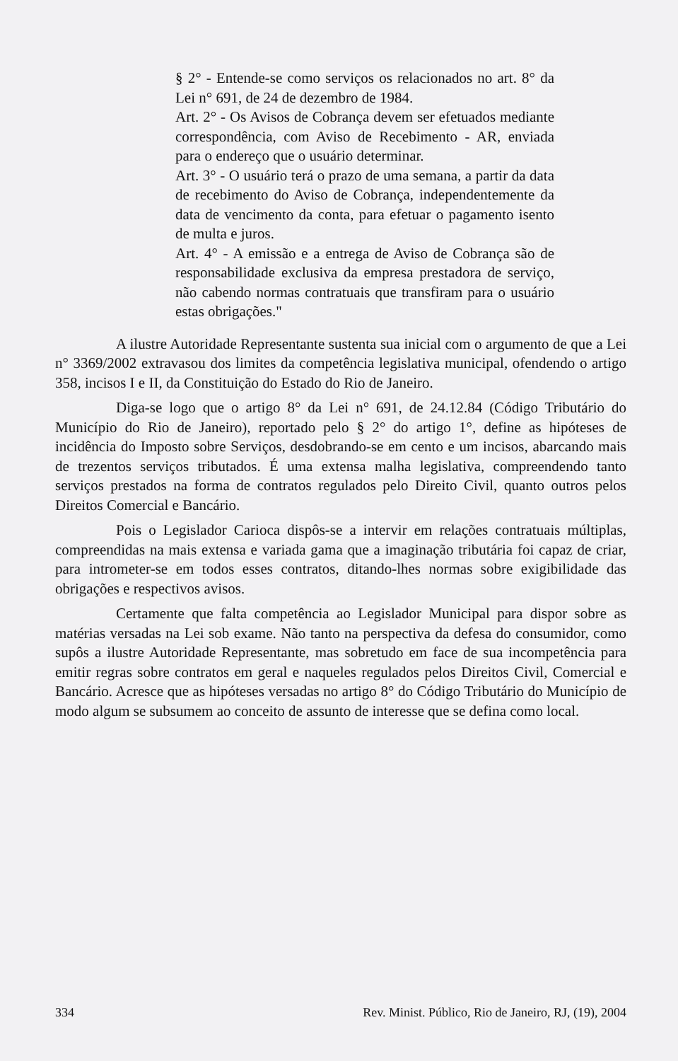§ 2° - Entende-se como serviços os relacionados no art. 8° da Lei n° 691, de 24 de dezembro de 1984.
Art. 2° - Os Avisos de Cobrança devem ser efetuados mediante correspondência, com Aviso de Recebimento - AR, enviada para o endereço que o usuário determinar.
Art. 3° - O usuário terá o prazo de uma semana, a partir da data de recebimento do Aviso de Cobrança, independentemente da data de vencimento da conta, para efetuar o pagamento isento de multa e juros.
Art. 4° - A emissão e a entrega de Aviso de Cobrança são de responsabilidade exclusiva da empresa prestadora de serviço, não cabendo normas contratuais que transfiram para o usuário estas obrigações."
A ilustre Autoridade Representante sustenta sua inicial com o argumento de que a Lei n° 3369/2002 extravasou dos limites da competência legislativa municipal, ofendendo o artigo 358, incisos I e II, da Constituição do Estado do Rio de Janeiro.
Diga-se logo que o artigo 8° da Lei n° 691, de 24.12.84 (Código Tributário do Município do Rio de Janeiro), reportado pelo § 2° do artigo 1°, define as hipóteses de incidência do Imposto sobre Serviços, desdobrando-se em cento e um incisos, abarcando mais de trezentos serviços tributados. É uma extensa malha legislativa, compreendendo tanto serviços prestados na forma de contratos regulados pelo Direito Civil, quanto outros pelos Direitos Comercial e Bancário.
Pois o Legislador Carioca dispôs-se a intervir em relações contratuais múltiplas, compreendidas na mais extensa e variada gama que a imaginação tributária foi capaz de criar, para intrometer-se em todos esses contratos, ditando-lhes normas sobre exigibilidade das obrigações e respectivos avisos.
Certamente que falta competência ao Legislador Municipal para dispor sobre as matérias versadas na Lei sob exame. Não tanto na perspectiva da defesa do consumidor, como supôs a ilustre Autoridade Representante, mas sobretudo em face de sua incompetência para emitir regras sobre contratos em geral e naqueles regulados pelos Direitos Civil, Comercial e Bancário. Acresce que as hipóteses versadas no artigo 8° do Código Tributário do Município de modo algum se subsumem ao conceito de assunto de interesse que se defina como local.
334 Rev. Minist. Público, Rio de Janeiro, RJ, (19), 2004